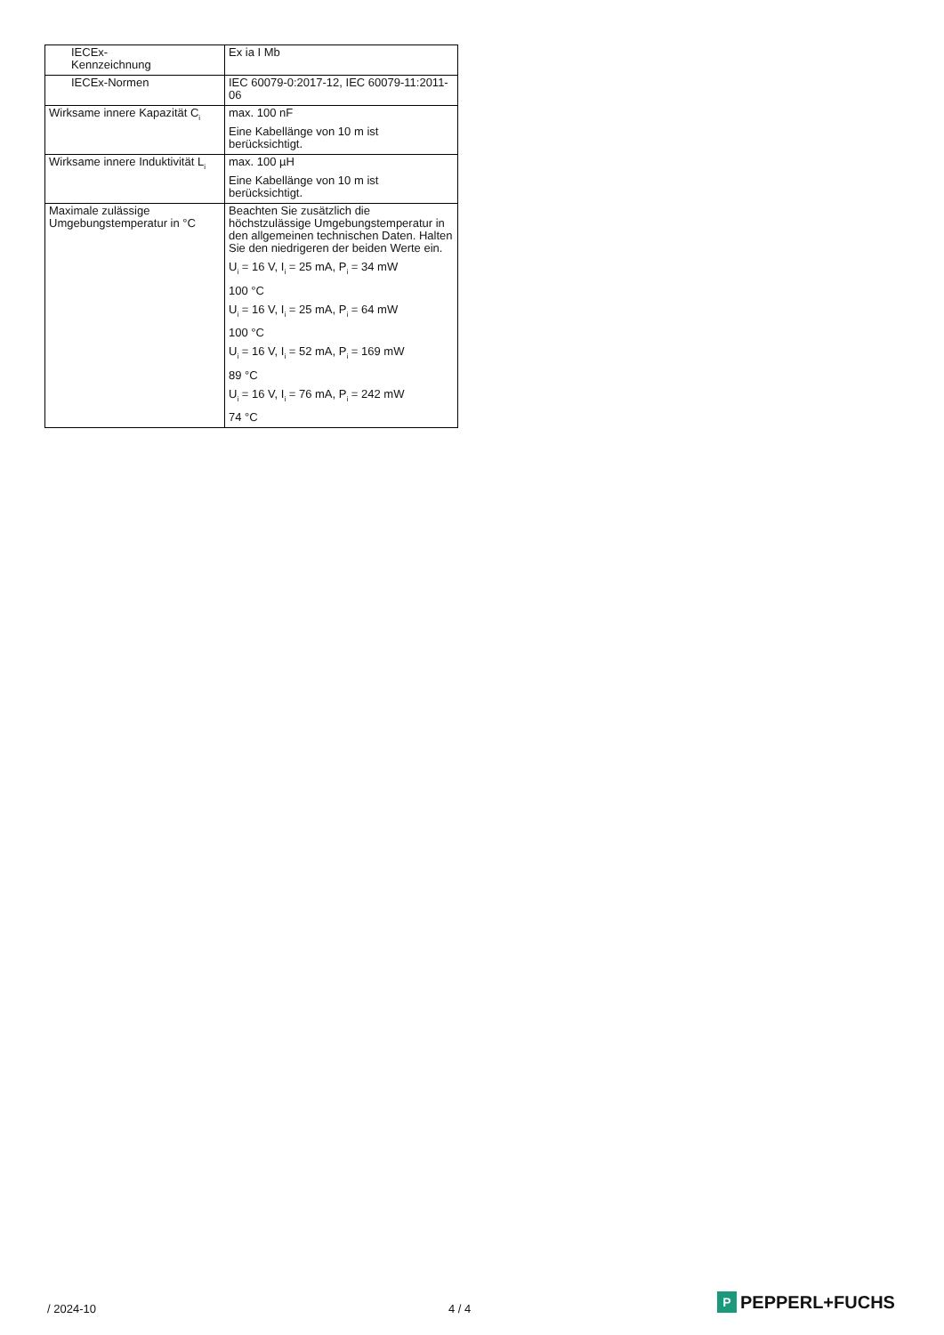| IECEx- Kennzeichnung | Ex ia I Mb |
| IECEx-Normen | IEC 60079-0:2017-12, IEC 60079-11:2011-06 |
| Wirksame innere Kapazität C<sub>i</sub> | max. 100 nF Eine Kabellänge von 10 m ist berücksichtigt. |
| Wirksame innere Induktivität L<sub>i</sub> | max. 100 µH Eine Kabellänge von 10 m ist berücksichtigt. |
| Maximale zulässige Umgebungstemperatur in °C | Beachten Sie zusätzlich die höchstzulässige Umgebungstemperatur in den allgemeinen technischen Daten. Halten Sie den niedrigeren der beiden Werte ein. U<sub>i</sub> = 16 V, I<sub>i</sub> = 25 mA, P<sub>i</sub> = 34 mW 100 °C U<sub>i</sub> = 16 V, I<sub>i</sub> = 25 mA, P<sub>i</sub> = 64 mW 100 °C U<sub>i</sub> = 16 V, I<sub>i</sub> = 52 mA, P<sub>i</sub> = 169 mW 89 °C U<sub>i</sub> = 16 V, I<sub>i</sub> = 76 mA, P<sub>i</sub> = 242 mW 74 °C |
/ 2024-10 4 / 4
P
PEPPERL+FUCHS